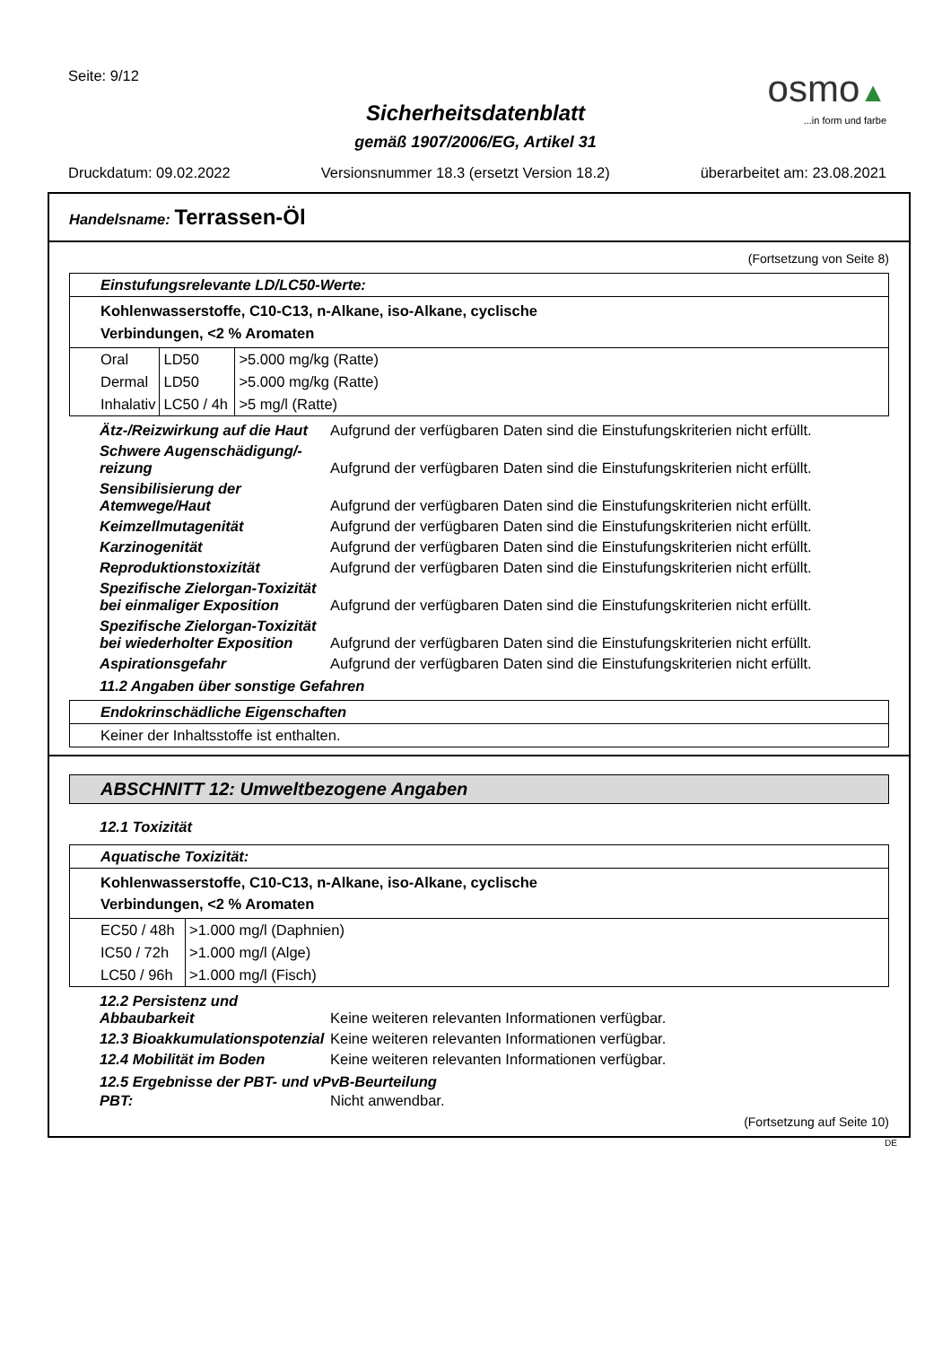Seite: 9/12
osmo▲
...in form und farbe
Sicherheitsdatenblatt
gemäß 1907/2006/EG, Artikel 31
Druckdatum: 09.02.2022 Versionsnummer 18.3 (ersetzt Version 18.2) überarbeitet am: 23.08.2021
Handelsname: Terrassen-Öl
(Fortsetzung von Seite 8)
| Einstufungsrelevante LD/LC50-Werte: |
| Kohlenwasserstoffe, C10-C13, n-Alkane, iso-Alkane, cyclische Verbindungen, <2 % Aromaten |
| / Oral / LD50 / >5.000 mg/kg (Ratte) / / Dermal / LD50 / >5.000 mg/kg (Ratte) / / Inhalativ / LC50 / 4h / >5 mg/l (Ratte) / |
Ätz-/Reizwirkung auf die Haut
Aufgrund der verfügbaren Daten sind die Einstufungskriterien nicht erfüllt.
Schwere Augenschädigung/-reizung
Aufgrund der verfügbaren Daten sind die Einstufungskriterien nicht erfüllt.
Sensibilisierung der Atemwege/Haut
Aufgrund der verfügbaren Daten sind die Einstufungskriterien nicht erfüllt.
Keimzellmutagenität
Aufgrund der verfügbaren Daten sind die Einstufungskriterien nicht erfüllt.
Karzinogenität
Aufgrund der verfügbaren Daten sind die Einstufungskriterien nicht erfüllt.
Reproduktionstoxizität
Aufgrund der verfügbaren Daten sind die Einstufungskriterien nicht erfüllt.
Spezifische Zielorgan-Toxizität bei einmaliger Exposition
Aufgrund der verfügbaren Daten sind die Einstufungskriterien nicht erfüllt.
Spezifische Zielorgan-Toxizität bei wiederholter Exposition
Aufgrund der verfügbaren Daten sind die Einstufungskriterien nicht erfüllt.
Aspirationsgefahr
Aufgrund der verfügbaren Daten sind die Einstufungskriterien nicht erfüllt.
11.2 Angaben über sonstige Gefahren
| Endokrinschädliche Eigenschaften |
| Keiner der Inhaltsstoffe ist enthalten. |
ABSCHNITT 12: Umweltbezogene Angaben
12.1 Toxizität
| Aquatische Toxizität: |
| Kohlenwasserstoffe, C10-C13, n-Alkane, iso-Alkane, cyclische Verbindungen, <2 % Aromaten |
| / EC50 / 48h / >1.000 mg/l (Daphnien) / / IC50 / 72h / >1.000 mg/l (Alge) / / LC50 / 96h / >1.000 mg/l (Fisch) / |
12.2 Persistenz und Abbaubarkeit
Keine weiteren relevanten Informationen verfügbar.
12.3 Bioakkumulationspotenzial
Keine weiteren relevanten Informationen verfügbar.
12.4 Mobilität im Boden
Keine weiteren relevanten Informationen verfügbar.
12.5 Ergebnisse der PBT- und vPvB-Beurteilung
PBT:
Nicht anwendbar.
(Fortsetzung auf Seite 10)
DE